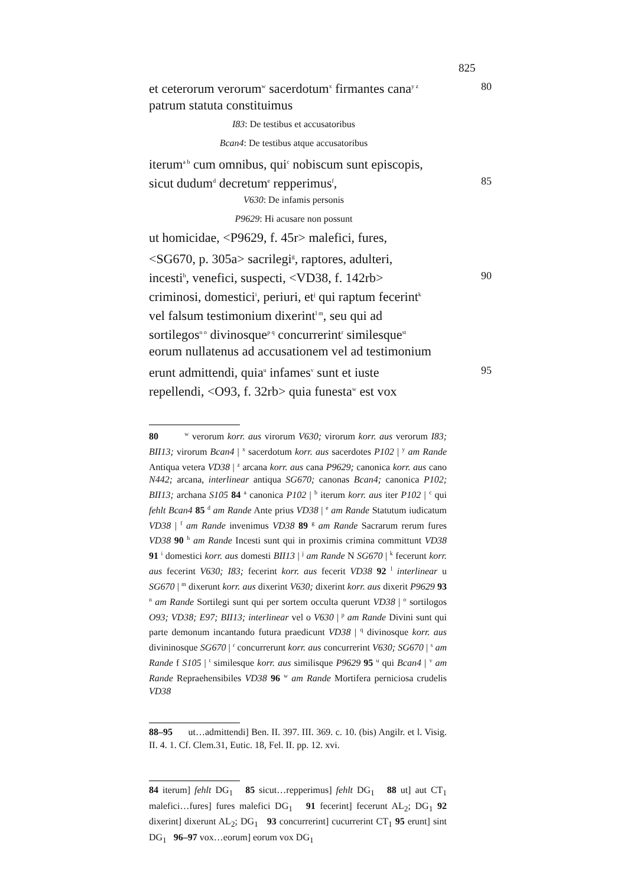825
et ceterorum verorum<sup>w</sup> sacerdotum<sup>x</sup> firmantes cana<sup>y z</sup> 80
patrum statuta constituimus
I83: De testibus et accusatoribus
Bcan4: De testibus atque accusatoribus
iterum<sup>a b</sup> cum omnibus, qui<sup>c</sup> nobiscum sunt episcopis,
sicut dudum<sup>d</sup> decretum<sup>e</sup> repperimus<sup>f</sup>, 85
V630: De infamis personis
P9629: Hi acusare non possunt
ut homicidae, <P9629, f. 45r> malefici, fures,
<SG670, p. 305a> sacrilegi<sup>g</sup>, raptores, adulteri,
incesti<sup>h</sup>, venefici, suspecti, <VD38, f. 142rb> 90
criminosi, domestici<sup>i</sup>, periuri, et<sup>j</sup> qui raptum fecerint<sup>k</sup>
vel falsum testimonium dixerint<sup>l m</sup>, seu qui ad
sortilegos<sup>n o</sup> divinosque<sup>p q</sup> concurrerint<sup>r</sup> similesque<sup>st</sup>
eorum nullatenus ad accusationem vel ad testimonium
erunt admittendi, quia<sup>u</sup> infames<sup>v</sup> sunt et iuste 95
repellendi, <O93, f. 32rb> quia funesta<sup>w</sup> est vox
80 <sup>w</sup> verorum korr. aus virorum V630; virorum korr. aus verorum I83; BII13; virorum Bcan4 | <sup>x</sup> sacerdotum korr. aus sacerdotes P102 | <sup>y</sup> am Rande Antiqua vetera VD38 | <sup>z</sup> arcana korr. aus cana P9629; canonica korr. aus cano N442; arcana, interlinear antiqua SG670; canonas Bcan4; canonica P102; BII13; archana S105 84 <sup>a</sup> canonica P102 | <sup>b</sup> iterum korr. aus iter P102 | <sup>c</sup> qui fehlt Bcan4 85 <sup>d</sup> am Rande Ante prius VD38 | <sup>e</sup> am Rande Statutum iudicatum VD38 | <sup>f</sup> am Rande invenimus VD38 89 <sup>g</sup> am Rande Sacrarum rerum fures VD38 90 <sup>h</sup> am Rande Incesti sunt qui in proximis crimina committunt VD38 91 <sup>i</sup> domestici korr. aus domesti BII13 | <sup>j</sup> am Rande N SG670 | <sup>k</sup> fecerunt korr. aus fecerint V630; I83; fecerint korr. aus fecerit VD38 92 <sup>l</sup> interlinear u SG670 | <sup>m</sup> dixerunt korr. aus dixerint V630; dixerint korr. aus dixerit P9629 93 <sup>n</sup> am Rande Sortilegi sunt qui per sortem occulta querunt VD38 | <sup>o</sup> sortilogos O93; VD38; E97; BII13; interlinear vel o V630 | <sup>p</sup> am Rande Divini sunt qui parte demonum incantando futura praedicunt VD38 | <sup>q</sup> divinosque korr. aus divininosque SG670 | <sup>r</sup> concurrerunt korr. aus concurrerint V630; SG670 | <sup>s</sup> am Rande f S105 | <sup>t</sup> similesque korr. aus similisque P9629 95 <sup>u</sup> qui Bcan4 | <sup>v</sup> am Rande Repraehensibiles VD38 96 <sup>w</sup> am Rande Mortifera perniciosa crudelis VD38
88–95 ut…admittendi] Ben. II. 397. III. 369. c. 10. (bis) Angilr. et l. Visig. II. 4. 1. Cf. Clem.31, Eutic. 18, Fel. II. pp. 12. xvi.
84 iterum] fehlt DG<sub>1</sub> 85 sicut…repperimus] fehlt DG<sub>1</sub> 88 ut] aut CT<sub>1</sub> malefici…fures] fures malefici DG<sub>1</sub> 91 fecerint] fecerunt AL<sub>2</sub>; DG<sub>1</sub> 92 dixerint] dixerunt AL<sub>2</sub>; DG<sub>1</sub> 93 concurrerint] cucurrerint CT<sub>1</sub> 95 erunt] sint DG<sub>1</sub> 96–97 vox…eorum] eorum vox DG<sub>1</sub>